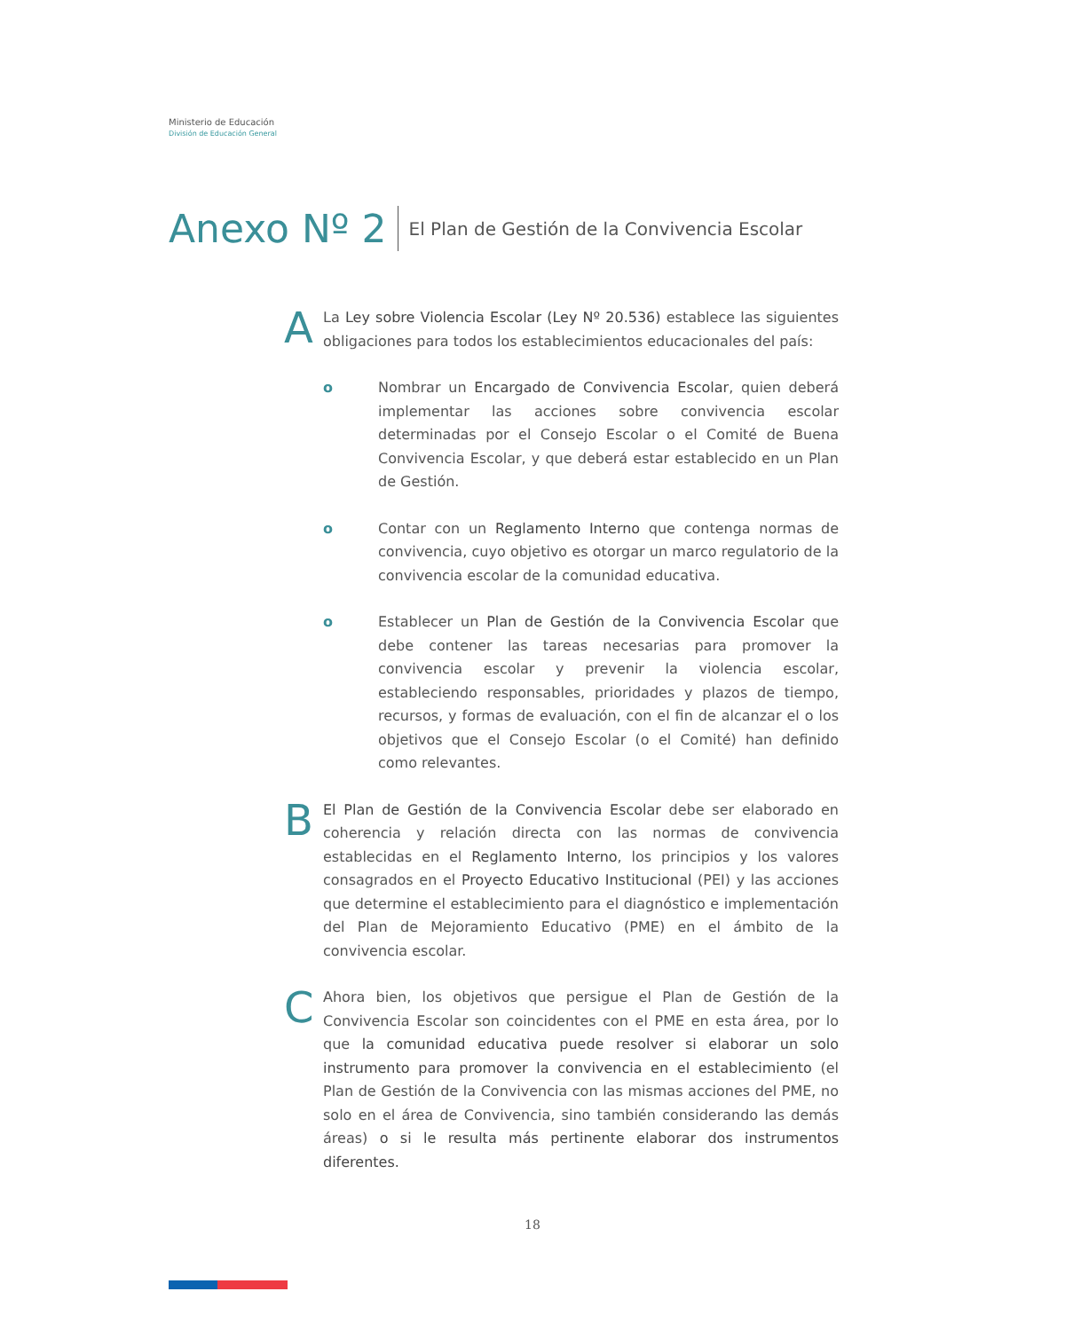Ministerio de Educación
División de Educación General
Anexo Nº 2 El Plan de Gestión de la Convivencia Escolar
A
La Ley sobre Violencia Escolar (Ley Nº 20.536) establece las siguientes obligaciones para todos los establecimientos educacionales del país:
o Nombrar un Encargado de Convivencia Escolar, quien deberá implementar las acciones sobre convivencia escolar determinadas por el Consejo Escolar o el Comité de Buena Convivencia Escolar, y que deberá estar establecido en un Plan de Gestión.
o Contar con un Reglamento Interno que contenga normas de convivencia, cuyo objetivo es otorgar un marco regulatorio de la convivencia escolar de la comunidad educativa.
o Establecer un Plan de Gestión de la Convivencia Escolar que debe contener las tareas necesarias para promover la convivencia escolar y prevenir la violencia escolar, estableciendo responsables, prioridades y plazos de tiempo, recursos, y formas de evaluación, con el fin de alcanzar el o los objetivos que el Consejo Escolar (o el Comité) han definido como relevantes.
B
El Plan de Gestión de la Convivencia Escolar debe ser elaborado en coherencia y relación directa con las normas de convivencia establecidas en el Reglamento Interno, los principios y los valores consagrados en el Proyecto Educativo Institucional (PEI) y las acciones que determine el establecimiento para el diagnóstico e implementación del Plan de Mejoramiento Educativo (PME) en el ámbito de la convivencia escolar.
C
Ahora bien, los objetivos que persigue el Plan de Gestión de la Convivencia Escolar son coincidentes con el PME en esta área, por lo que la comunidad educativa puede resolver si elaborar un solo instrumento para promover la convivencia en el establecimiento (el Plan de Gestión de la Convivencia con las mismas acciones del PME, no solo en el área de Convivencia, sino también considerando las demás áreas) o si le resulta más pertinente elaborar dos instrumentos diferentes.
18